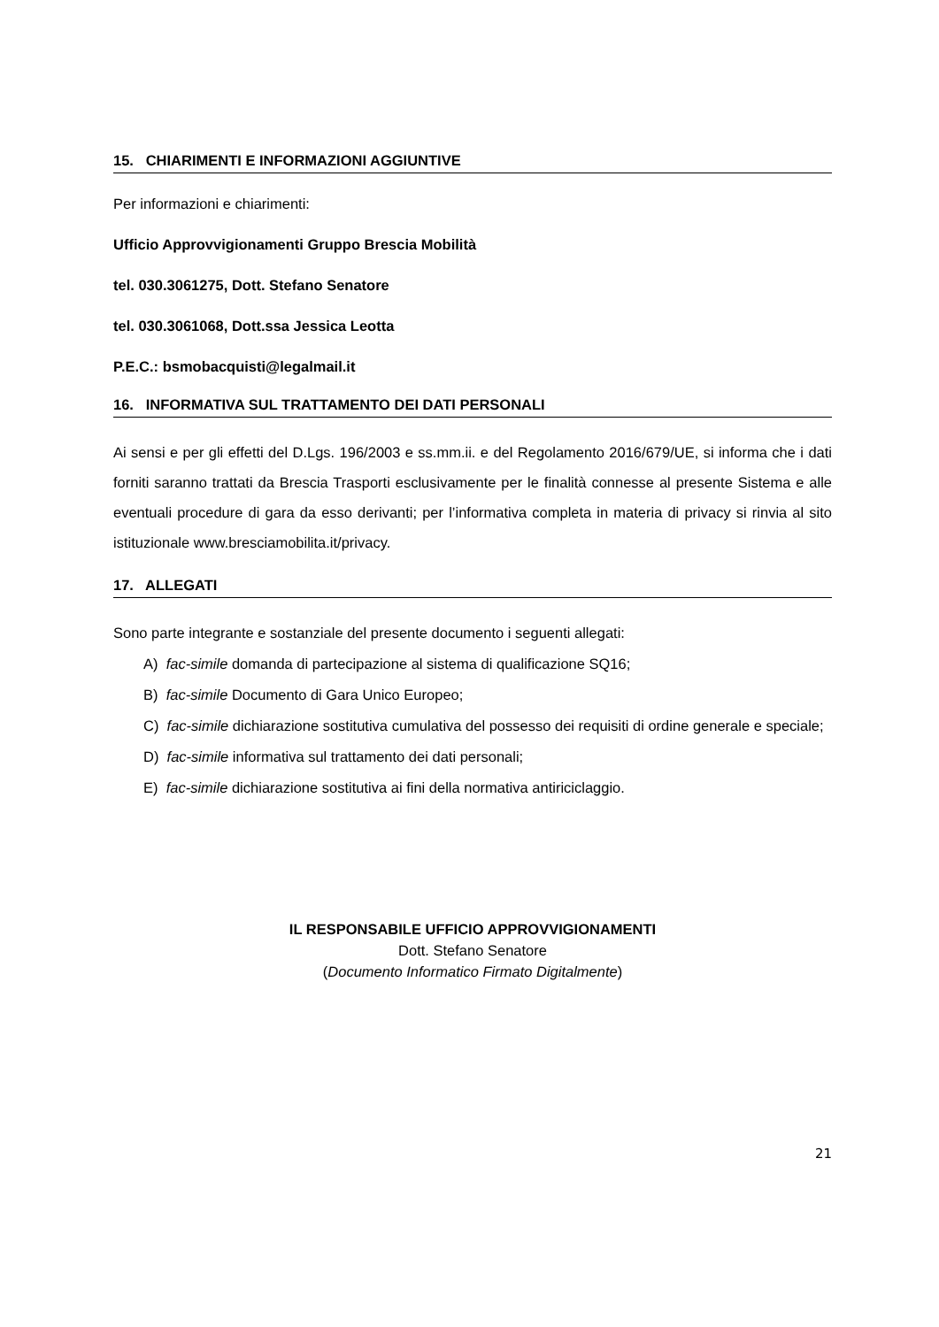15. CHIARIMENTI E INFORMAZIONI AGGIUNTIVE
Per informazioni e chiarimenti:
Ufficio Approvvigionamenti Gruppo Brescia Mobilità
tel. 030.3061275, Dott. Stefano Senatore
tel. 030.3061068, Dott.ssa Jessica Leotta
P.E.C.: bsmobacquisti@legalmail.it
16. INFORMATIVA SUL TRATTAMENTO DEI DATI PERSONALI
Ai sensi e per gli effetti del D.Lgs. 196/2003 e ss.mm.ii. e del Regolamento 2016/679/UE, si informa che i dati forniti saranno trattati da Brescia Trasporti esclusivamente per le finalità connesse al presente Sistema e alle eventuali procedure di gara da esso derivanti; per l’informativa completa in materia di privacy si rinvia al sito istituzionale www.bresciamobilita.it/privacy.
17. ALLEGATI
Sono parte integrante e sostanziale del presente documento i seguenti allegati:
A) fac-simile domanda di partecipazione al sistema di qualificazione SQ16;
B) fac-simile Documento di Gara Unico Europeo;
C) fac-simile dichiarazione sostitutiva cumulativa del possesso dei requisiti di ordine generale e speciale;
D) fac-simile informativa sul trattamento dei dati personali;
E) fac-simile dichiarazione sostitutiva ai fini della normativa antiriciclaggio.
IL RESPONSABILE UFFICIO APPROVVIGIONAMENTI
Dott. Stefano Senatore
(Documento Informatico Firmato Digitalmente)
21